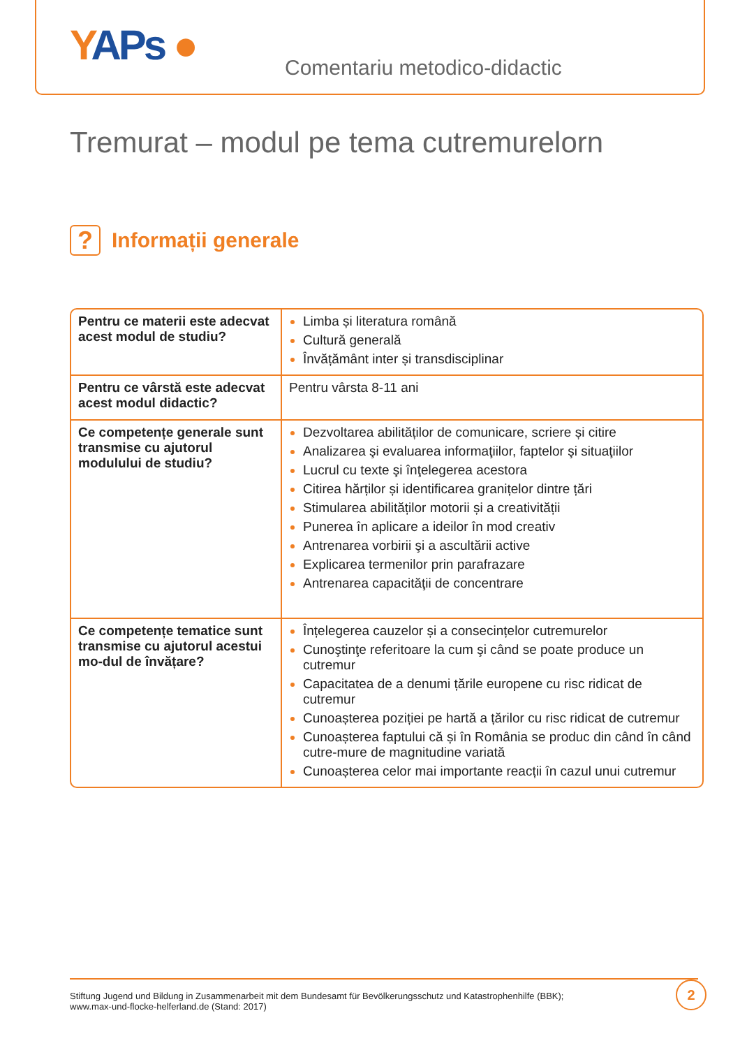YAPs ● Comentariu metodico-didactic
Tremurat – modul pe tema cutremurelorn
?
Informații generale
| Pentru ce materii este adecvat acest modul de studiu? | Limba și literatura română Cultură generală Învățământ inter și transdisciplinar |
| Pentru ce vârstă este adecvat acest modul didactic? | Pentru vârsta 8-11 ani |
| Ce competențe generale sunt transmise cu ajutorul modulului de studiu? | Dezvoltarea abilităților de comunicare, scriere și citire Analizarea şi evaluarea informaţiilor, faptelor şi situaţiilor Lucrul cu texte şi înţelegerea acestora Citirea hărților și identificarea granițelor dintre țări Stimularea abilităților motorii și a creativității Punerea în aplicare a ideilor în mod creativ Antrenarea vorbirii şi a ascultării active Explicarea termenilor prin parafrazare Antrenarea capacităţii de concentrare |
| Ce competențe tematice sunt transmise cu ajutorul acestui mo-dul de învățare? | Înțelegerea cauzelor și a consecințelor cutremurelor Cunoştinţe referitoare la cum şi când se poate produce un cutremur Capacitatea de a denumi țările europene cu risc ridicat de cutremur Cunoașterea poziției pe hartă a țărilor cu risc ridicat de cutremur Cunoașterea faptului că și în România se produc din când în când cutre-mure de magnitudine variată Cunoașterea celor mai importante reacții în cazul unui cutremur |
Stiftung Jugend und Bildung in Zusammenarbeit mit dem Bundesamt für Bevölkerungsschutz und Katastrophenhilfe (BBK);
www.max-und-flocke-helferland.de (Stand: 2017)
2